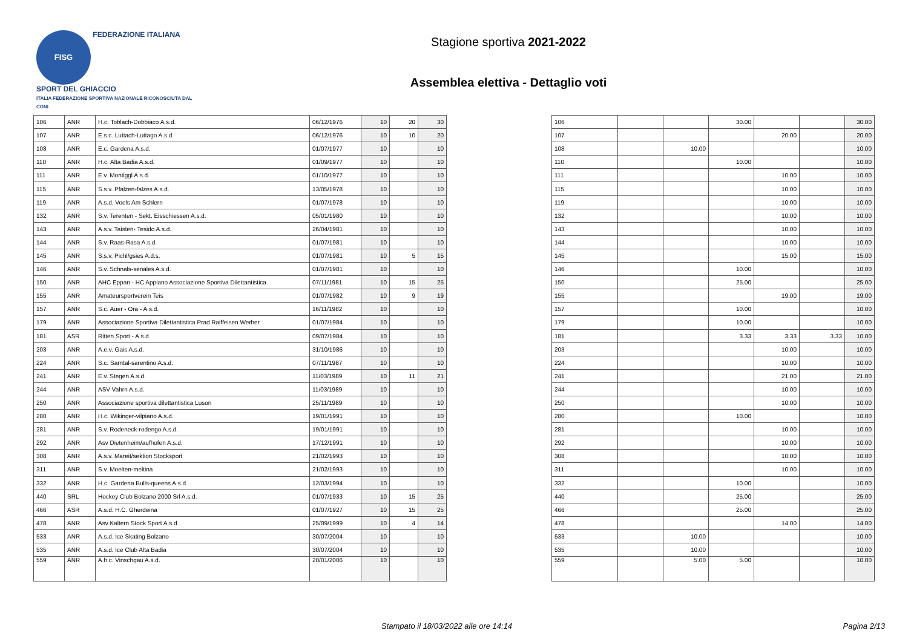FISG FEDERAZIONE ITALIANA
SPORT DEL GHIACCIO
ITALIA FEDERAZIONE SPORTIVA NAZIONALE RICONOSCIUTA DAL CONI
Stagione sportiva 2021-2022
Assemblea elettiva - Dettaglio voti
| 106 | ANR | H.c. Toblach-Dobbiaco A.s.d. | 06/12/1976 | 10 | 20 | 30 |
| 107 | ANR | E.s.c. Luttach-Luttago A.s.d. | 06/12/1976 | 10 | 10 | 20 |
| 108 | ANR | E.c. Gardena A.s.d. | 01/07/1977 | 10 | | 10 |
| 110 | ANR | H.c. Alta Badia A.s.d. | 01/09/1977 | 10 | | 10 |
| 111 | ANR | E.v. Montiggl A.s.d. | 01/10/1977 | 10 | | 10 |
| 115 | ANR | S.s.v. Pfalzen-falzes A.s.d. | 13/05/1978 | 10 | | 10 |
| 119 | ANR | A.s.d. Voels Am Schlern | 01/07/1978 | 10 | | 10 |
| 132 | ANR | S.v. Terenten - Sekt. Eisschiessen A.s.d. | 05/01/1980 | 10 | | 10 |
| 143 | ANR | A.s.v. Taisten- Tesido A.s.d. | 26/04/1981 | 10 | | 10 |
| 144 | ANR | S.v. Raas-Rasa A.s.d. | 01/07/1981 | 10 | | 10 |
| 145 | ANR | S.s.v. Pichl/gsies A.d.s. | 01/07/1981 | 10 | 5 | 15 |
| 146 | ANR | S.v. Schnals-senales A.s.d. | 01/07/1981 | 10 | | 10 |
| 150 | ANR | AHC Eppan - HC Appiano Associazione Sportiva Dilettantistica | 07/11/1981 | 10 | 15 | 25 |
| 155 | ANR | Amateursportverein Teis | 01/07/1982 | 10 | 9 | 19 |
| 157 | ANR | S.c. Auer - Ora - A.s.d. | 16/11/1982 | 10 | | 10 |
| 179 | ANR | Associazione Sportiva Dilettantistica Prad Raiffeisen Werber | 01/07/1984 | 10 | | 10 |
| 181 | ASR | Ritten Sport - A.s.d. | 09/07/1984 | 10 | | 10 |
| 203 | ANR | A.e.v. Gais A.s.d. | 31/10/1986 | 10 | | 10 |
| 224 | ANR | S.c. Sarntal-sarentino A.s.d. | 07/11/1987 | 10 | | 10 |
| 241 | ANR | E.v. Stegen A.s.d. | 11/03/1989 | 10 | 11 | 21 |
| 244 | ANR | ASV Vahrn A.s.d. | 11/03/1989 | 10 | | 10 |
| 250 | ANR | Associazione sportiva dilettantistica Luson | 25/11/1989 | 10 | | 10 |
| 280 | ANR | H.c. Wikinger-vilpiano A.s.d. | 19/01/1991 | 10 | | 10 |
| 281 | ANR | S.v. Rodeneck-rodengo A.s.d. | 19/01/1991 | 10 | | 10 |
| 292 | ANR | Asv Dietenheim/aufhofen A.s.d. | 17/12/1991 | 10 | | 10 |
| 308 | ANR | A.s.v. Mareit/sektion Stocksport | 21/02/1993 | 10 | | 10 |
| 311 | ANR | S.v. Moelten-meltina | 21/02/1993 | 10 | | 10 |
| 332 | ANR | H.c. Gardena Bulls-queens A.s.d. | 12/03/1994 | 10 | | 10 |
| 440 | SRL | Hockey Club Bolzano 2000 Srl A.s.d. | 01/07/1933 | 10 | 15 | 25 |
| 466 | ASR | A.s.d. H.C. Gherdeina | 01/07/1927 | 10 | 15 | 25 |
| 478 | ANR | Asv Kaltern Stock Sport A.s.d. | 25/09/1999 | 10 | 4 | 14 |
| 533 | ANR | A.s.d. Ice Skating Bolzano | 30/07/2004 | 10 | | 10 |
| 535 | ANR | A.s.d. Ice Club Alta Badia | 30/07/2004 | 10 | | 10 |
| 559 | ANR | A.h.c. Vinschgau A.s.d. | 20/01/2006 | 10 | | 10 |
| 106 | | | 30.00 | | | 30.00 |
| 107 | | | | 20.00 | | 20.00 |
| 108 | | 10.00 | | | | 10.00 |
| 110 | | | 10.00 | | | 10.00 |
| 111 | | | | 10.00 | | 10.00 |
| 115 | | | | 10.00 | | 10.00 |
| 119 | | | | 10.00 | | 10.00 |
| 132 | | | | 10.00 | | 10.00 |
| 143 | | | | 10.00 | | 10.00 |
| 144 | | | | 10.00 | | 10.00 |
| 145 | | | | 15.00 | | 15.00 |
| 146 | | | 10.00 | | | 10.00 |
| 150 | | | 25.00 | | | 25.00 |
| 155 | | | | 19.00 | | 19.00 |
| 157 | | | 10.00 | | | 10.00 |
| 179 | | | 10.00 | | | 10.00 |
| 181 | | | 3.33 | 3.33 | 3.33 | 10.00 |
| 203 | | | | 10.00 | | 10.00 |
| 224 | | | | 10.00 | | 10.00 |
| 241 | | | | 21.00 | | 21.00 |
| 244 | | | | 10.00 | | 10.00 |
| 250 | | | | 10.00 | | 10.00 |
| 280 | | | 10.00 | | | 10.00 |
| 281 | | | | 10.00 | | 10.00 |
| 292 | | | | 10.00 | | 10.00 |
| 308 | | | | 10.00 | | 10.00 |
| 311 | | | | 10.00 | | 10.00 |
| 332 | | | 10.00 | | | 10.00 |
| 440 | | | 25.00 | | | 25.00 |
| 466 | | | 25.00 | | | 25.00 |
| 478 | | | | 14.00 | | 14.00 |
| 533 | | 10.00 | | | | 10.00 |
| 535 | | 10.00 | | | | 10.00 |
| 559 | | 5.00 | 5.00 | | | 10.00 |
Stampato il 18/03/2022 alle ore 14:14 Pagina 2/13